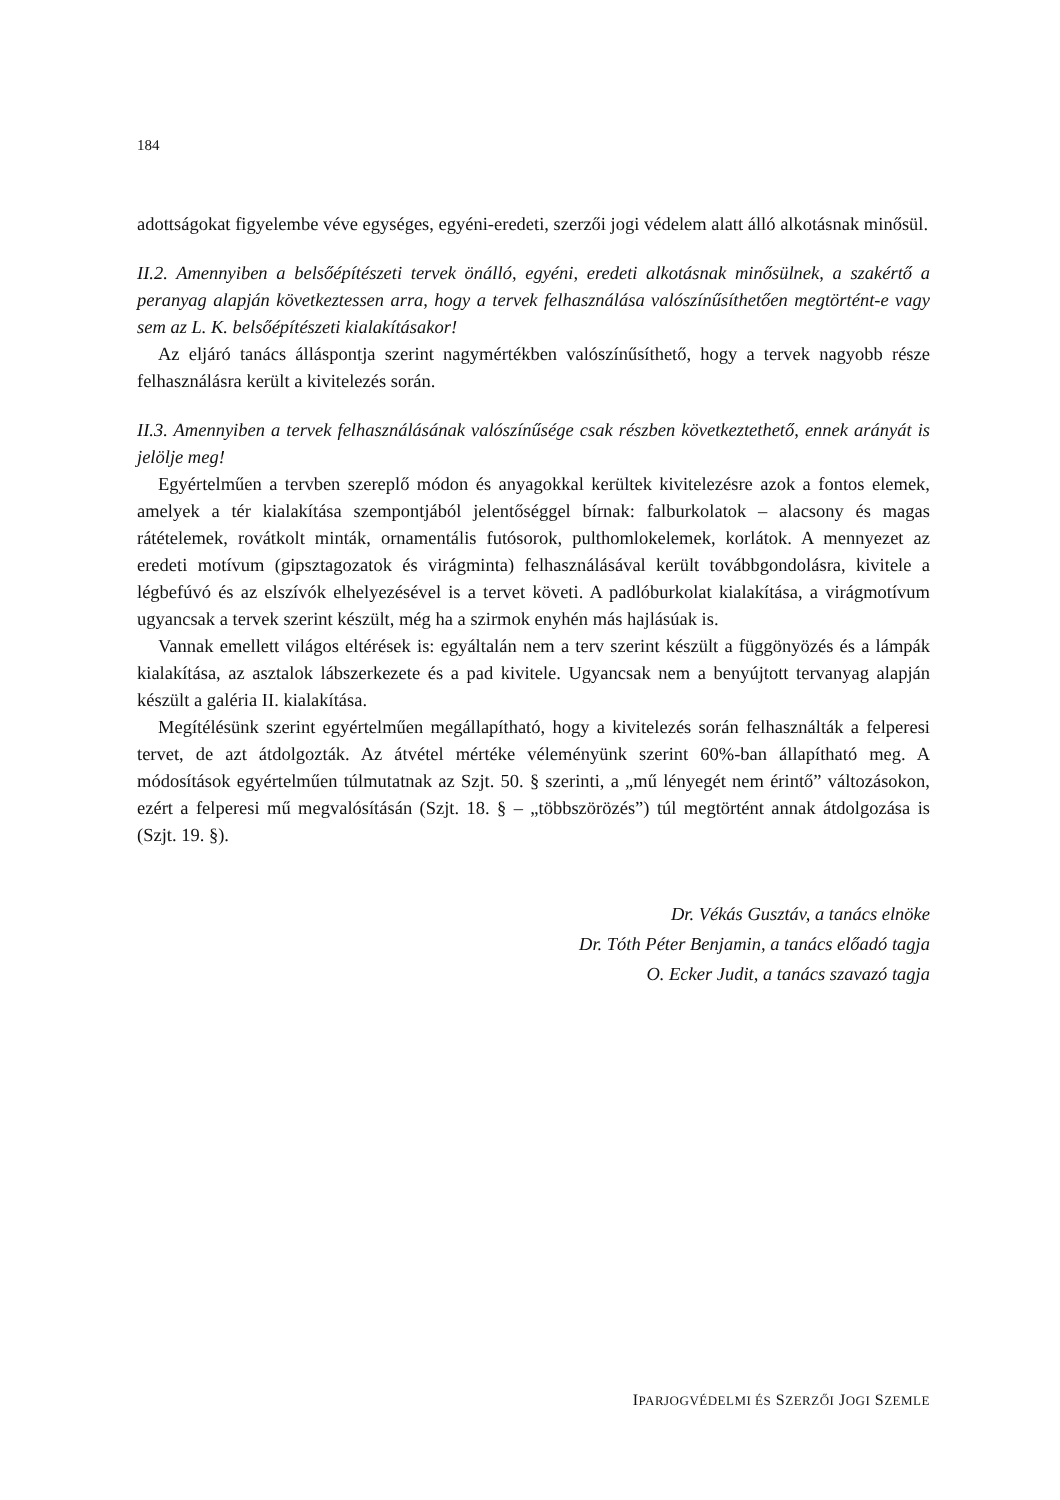184
adottságokat figyelembe véve egységes, egyéni-eredeti, szerzői jogi védelem alatt álló alkotásnak minősül.
II.2. Amennyiben a belsőépítészeti tervek önálló, egyéni, eredeti alkotásnak minősülnek, a szakértő a peranyag alapján következtessen arra, hogy a tervek felhasználása valószínűsíthetően megtörtént-e vagy sem az L. K. belsőépítészeti kialakításakor!
Az eljáró tanács álláspontja szerint nagymértékben valószínűsíthető, hogy a tervek nagyobb része felhasználásra került a kivitelezés során.
II.3. Amennyiben a tervek felhasználásának valószínűsége csak részben következtethető, ennek arányát is jelölje meg!
Egyértelműen a tervben szereplő módon és anyagokkal kerültek kivitelezésre azok a fontos elemek, amelyek a tér kialakítása szempontjából jelentőséggel bírnak: falburkolatok – alacsony és magas rátételemek, rovátkolt minták, ornamentális futósorok, pulthomlokelemek, korlátok. A mennyezet az eredeti motívum (gipsztagozatok és virágminta) felhasználásával került továbbgondolásra, kivitele a légbefúvó és az elszívók elhelyezésével is a tervet követi. A padlóburkolat kialakítása, a virágmotívum ugyancsak a tervek szerint készült, még ha a szirmok enyhén más hajlásúak is.
Vannak emellett világos eltérések is: egyáltalán nem a terv szerint készült a függönyözés és a lámpák kialakítása, az asztalok lábszerkezete és a pad kivitele. Ugyancsak nem a benyújtott tervanyag alapján készült a galéria II. kialakítása.
Megítélésünk szerint egyértelműen megállapítható, hogy a kivitelezés során felhasználták a felperesi tervet, de azt átdolgozták. Az átvétel mértéke véleményünk szerint 60%-ban állapítható meg. A módosítások egyértelműen túlmutatnak az Szjt. 50. § szerinti, a „mű lényegét nem érintő” változásokon, ezért a felperesi mű megvalósításán (Szjt. 18. § – „többszörözés”) túl megtörtént annak átdolgozása is (Szjt. 19. §).
Dr. Vékás Gusztáv, a tanács elnöke
Dr. Tóth Péter Benjamin, a tanács előadó tagja
O. Ecker Judit, a tanács szavazó tagja
IPARJOGVÉDELMI ÉS SZERZŐI JOGI SZEMLE